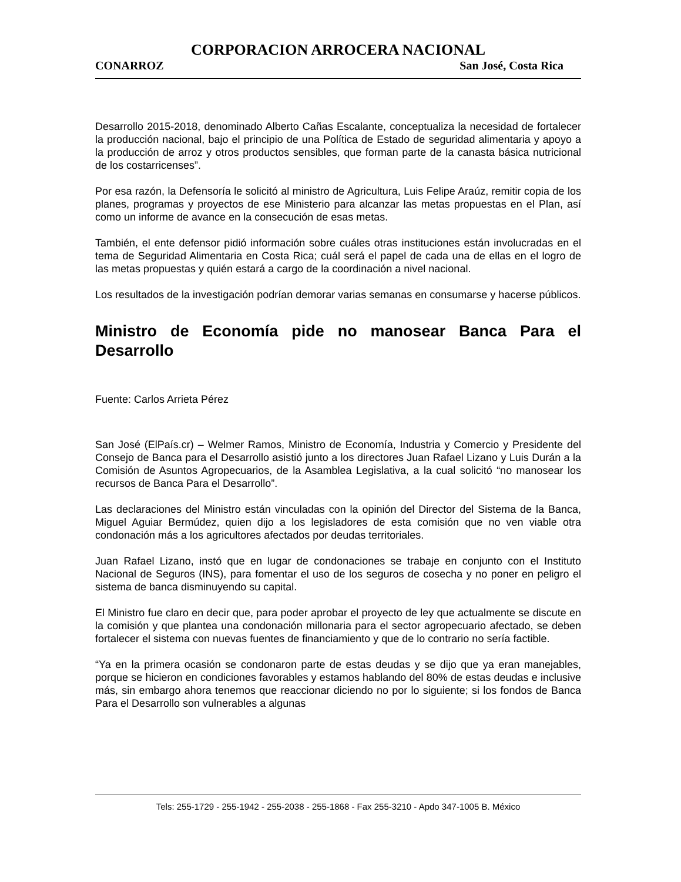CORPORACION ARROCERA NACIONAL
CONARROZ San José, Costa Rica
Desarrollo 2015-2018, denominado Alberto Cañas Escalante, conceptualiza la necesidad de fortalecer la producción nacional, bajo el principio de una Política de Estado de seguridad alimentaria y apoyo a la producción de arroz y otros productos sensibles, que forman parte de la canasta básica nutricional de los costarricenses”.
Por esa razón, la Defensoría le solicitó al ministro de Agricultura, Luis Felipe Araúz, remitir copia de los planes, programas y proyectos de ese Ministerio para alcanzar las metas propuestas en el Plan, así como un informe de avance en la consecución de esas metas.
También, el ente defensor pidió información sobre cuáles otras instituciones están involucradas en el tema de Seguridad Alimentaria en Costa Rica; cuál será el papel de cada una de ellas en el logro de las metas propuestas y quién estará a cargo de la coordinación a nivel nacional.
Los resultados de la investigación podrían demorar varias semanas en consumarse y hacerse públicos.
Ministro de Economía pide no manosear Banca Para el Desarrollo
Fuente: Carlos Arrieta Pérez
San José (ElPaís.cr) – Welmer Ramos, Ministro de Economía, Industria y Comercio y Presidente del Consejo de Banca para el Desarrollo asistió junto a los directores Juan Rafael Lizano y Luis Durán a la Comisión de Asuntos Agropecuarios, de la Asamblea Legislativa, a la cual solicitó “no manosear los recursos de Banca Para el Desarrollo”.
Las declaraciones del Ministro están vinculadas con la opinión del Director del Sistema de la Banca, Miguel Aguiar Bermúdez, quien dijo a los legisladores de esta comisión que no ven viable otra condonación más a los agricultores afectados por deudas territoriales.
Juan Rafael Lizano, instó que en lugar de condonaciones se trabaje en conjunto con el Instituto Nacional de Seguros (INS), para fomentar el uso de los seguros de cosecha y no poner en peligro el sistema de banca disminuyendo su capital.
El Ministro fue claro en decir que, para poder aprobar el proyecto de ley que actualmente se discute en la comisión y que plantea una condonación millonaria para el sector agropecuario afectado, se deben fortalecer el sistema con nuevas fuentes de financiamiento y que de lo contrario no sería factible.
“Ya en la primera ocasión se condonaron parte de estas deudas y se dijo que ya eran manejables, porque se hicieron en condiciones favorables y estamos hablando del 80% de estas deudas e inclusive más, sin embargo ahora tenemos que reaccionar diciendo no por lo siguiente; si los fondos de Banca Para el Desarrollo son vulnerables a algunas
Tels: 255-1729 - 255-1942 - 255-2038 - 255-1868 - Fax 255-3210 - Apdo 347-1005 B. México